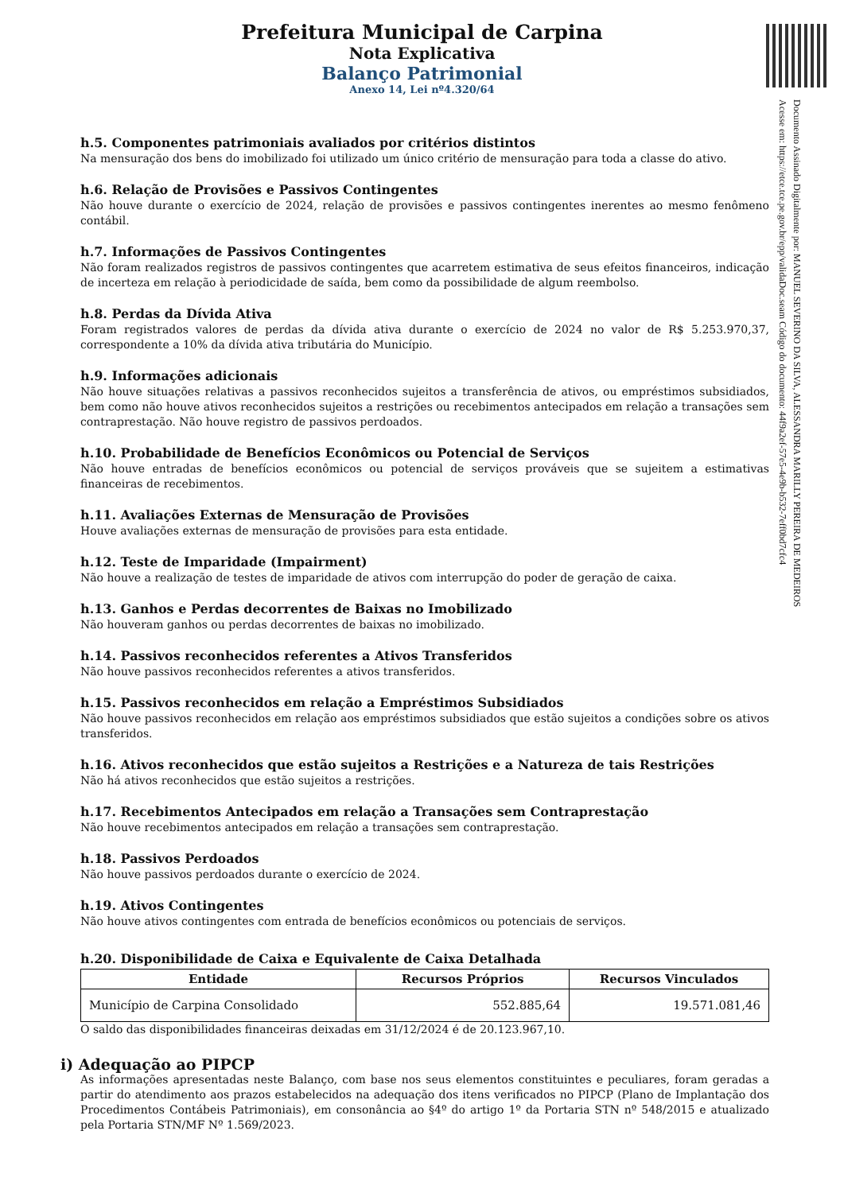Documento Assinado Digitalmente por: MANUEL SEVERINO DA SILVA, ALESSANDRA MARILLY PEREIRA DE MEDEIROS
Acesse em: https://etce.tce.pe.gov.br/epp/validaDoc.seam Código do documento: 44f9a2ef-57e5-4e9b-b532-7eff0bd7cfc4
Prefeitura Municipal de Carpina
Nota Explicativa
Balanço Patrimonial
Anexo 14, Lei nº4.320/64
h.5. Componentes patrimoniais avaliados por critérios distintos
Na mensuração dos bens do imobilizado foi utilizado um único critério de mensuração para toda a classe do ativo.
h.6. Relação de Provisões e Passivos Contingentes
Não houve durante o exercício de 2024, relação de provisões e passivos contingentes inerentes ao mesmo fenômeno contábil.
h.7. Informações de Passivos Contingentes
Não foram realizados registros de passivos contingentes que acarretem estimativa de seus efeitos financeiros, indicação de incerteza em relação à periodicidade de saída, bem como da possibilidade de algum reembolso.
h.8. Perdas da Dívida Ativa
Foram registrados valores de perdas da dívida ativa durante o exercício de 2024 no valor de R$ 5.253.970,37, correspondente a 10% da dívida ativa tributária do Município.
h.9. Informações adicionais
Não houve situações relativas a passivos reconhecidos sujeitos a transferência de ativos, ou empréstimos subsidiados, bem como não houve ativos reconhecidos sujeitos a restrições ou recebimentos antecipados em relação a transações sem contraprestação. Não houve registro de passivos perdoados.
h.10. Probabilidade de Benefícios Econômicos ou Potencial de Serviços
Não houve entradas de benefícios econômicos ou potencial de serviços prováveis que se sujeitem a estimativas financeiras de recebimentos.
h.11. Avaliações Externas de Mensuração de Provisões
Houve avaliações externas de mensuração de provisões para esta entidade.
h.12. Teste de Imparidade (Impairment)
Não houve a realização de testes de imparidade de ativos com interrupção do poder de geração de caixa.
h.13. Ganhos e Perdas decorrentes de Baixas no Imobilizado
Não houveram ganhos ou perdas decorrentes de baixas no imobilizado.
h.14. Passivos reconhecidos referentes a Ativos Transferidos
Não houve passivos reconhecidos referentes a ativos transferidos.
h.15. Passivos reconhecidos em relação a Empréstimos Subsidiados
Não houve passivos reconhecidos em relação aos empréstimos subsidiados que estão sujeitos a condições sobre os ativos transferidos.
h.16. Ativos reconhecidos que estão sujeitos a Restrições e a Natureza de tais Restrições
Não há ativos reconhecidos que estão sujeitos a restrições.
h.17. Recebimentos Antecipados em relação a Transações sem Contraprestação
Não houve recebimentos antecipados em relação a transações sem contraprestação.
h.18. Passivos Perdoados
Não houve passivos perdoados durante o exercício de 2024.
h.19. Ativos Contingentes
Não houve ativos contingentes com entrada de benefícios econômicos ou potenciais de serviços.
h.20. Disponibilidade de Caixa e Equivalente de Caixa Detalhada
| Entidade | Recursos Próprios | Recursos Vinculados |
| --- | --- | --- |
| Município de Carpina Consolidado | 552.885,64 | 19.571.081,46 |
O saldo das disponibilidades financeiras deixadas em 31/12/2024 é de 20.123.967,10.
i) Adequação ao PIPCP
As informações apresentadas neste Balanço, com base nos seus elementos constituintes e peculiares, foram geradas a partir do atendimento aos prazos estabelecidos na adequação dos itens verificados no PIPCP (Plano de Implantação dos Procedimentos Contábeis Patrimoniais), em consonância ao §4º do artigo 1º da Portaria STN nº 548/2015 e atualizado pela Portaria STN/MF Nº 1.569/2023.